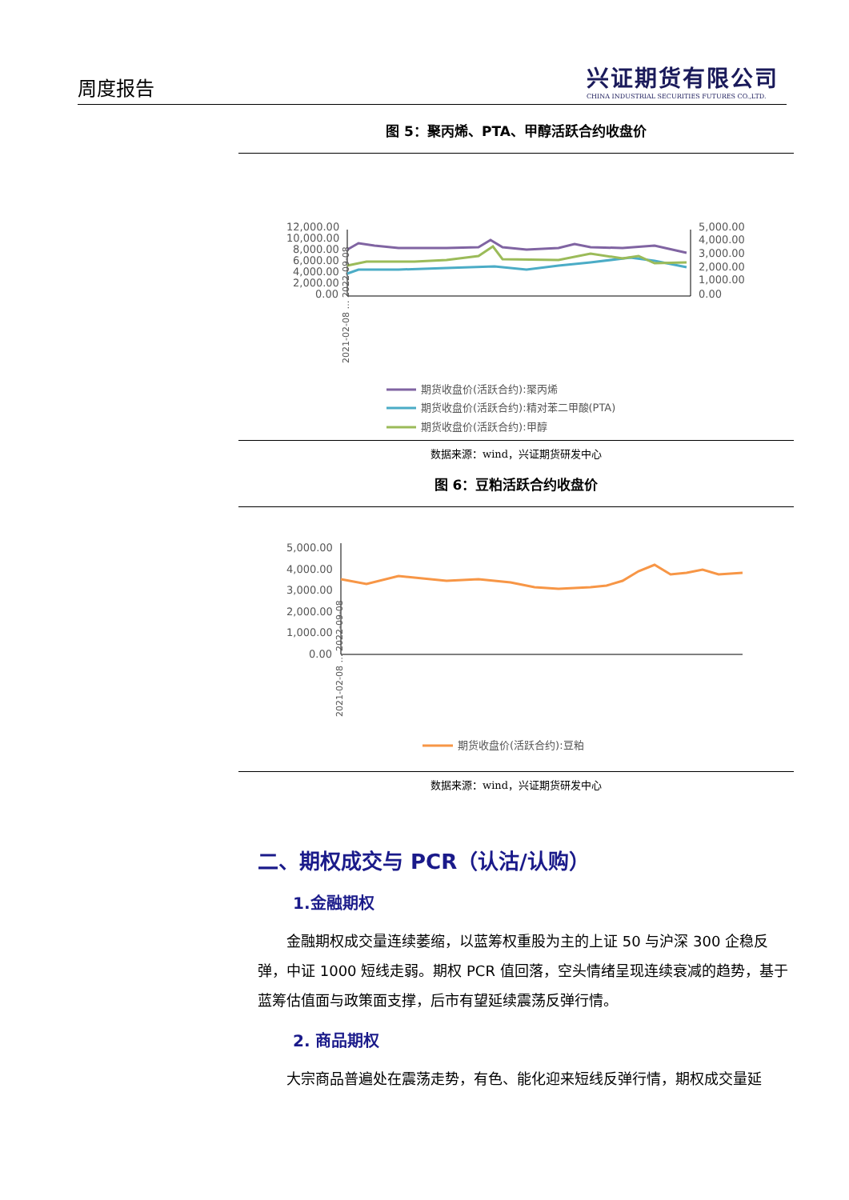周度报告
兴证期货有限公司
CHINA INDUSTRIAL SECURITIES FUTURES CO.,LTD.
图 5：聚丙烯、PTA、甲醇活跃合约收盘价
12,000.00
10,000.00
8,000.00
6,000.00
4,000.00
2,000.00
0.00
5,000.00
4,000.00
3,000.00
2,000.00
1,000.00
0.00
2021-02-08 … 2022-09-08
期货收盘价(活跃合约):聚丙烯
期货收盘价(活跃合约):精对苯二甲酸(PTA)
期货收盘价(活跃合约):甲醇
数据来源：wind，兴证期货研发中心
图 6：豆粕活跃合约收盘价
5,000.00
4,000.00
3,000.00
2,000.00
1,000.00
0.00
2021-02-08 … 2022-09-08
期货收盘价(活跃合约):豆粕
数据来源：wind，兴证期货研发中心
二、期权成交与 PCR（认沽/认购）
1.金融期权
金融期权成交量连续萎缩，以蓝筹权重股为主的上证 50 与沪深 300 企稳反弹，中证 1000 短线走弱。期权 PCR 值回落，空头情绪呈现连续衰减的趋势，基于蓝筹估值面与政策面支撑，后市有望延续震荡反弹行情。
2. 商品期权
大宗商品普遍处在震荡走势，有色、能化迎来短线反弹行情，期权成交量延